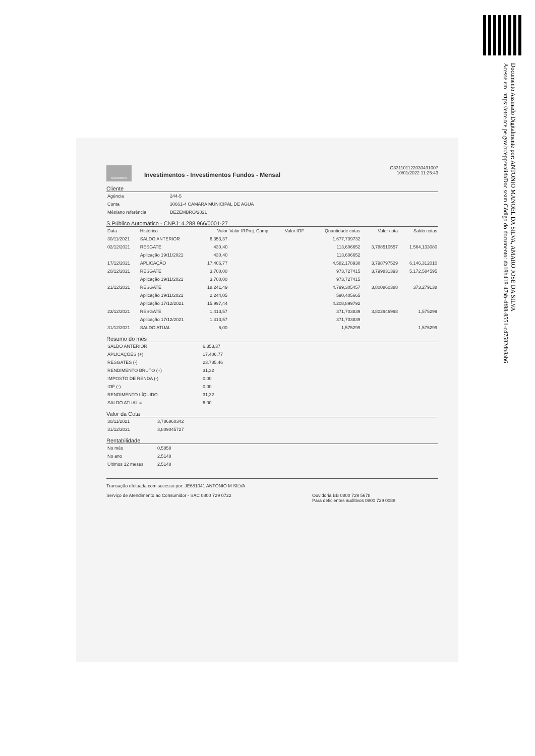Documento Assinado Digitalmente por: ANTONIO MANOEL DA SILVA, AMARO JOSE DA SILVA
Acesse em: https://etce.tce.pe.gov.br/epp/validaDoc.seam Código do documento: da18b418-47ab-4f88-8551-c47582db8ab6
GOVERNO
Investimentos - Investimentos Fundos - Mensal
G331101122030491007
10/01/2022 11:25:43
Cliente
| Agência | 244-5 |
| Conta | 30661-4 CAMARA MUNICIPAL DE AGUA |
| Mês/ano referência | DEZEMBRO/2021 |
S.Público Automático - CNPJ: 4.288.966/0001-27
| Data | Histórico | Valor | Valor IRPrej. Comp. | Valor IOF | Quantidade cotas | Valor cota | Saldo cotas |
| --- | --- | --- | --- | --- | --- | --- | --- |
| 30/11/2021 | SALDO ANTERIOR | 6.353,37 | | | 1.677,739732 | | |
| 02/12/2021 | RESGATE | 430,40 | | | 113,606652 | 3,788510557 | 1.564,133080 |
| | Aplicação 19/11/2021 | 430,40 | | | 113,606652 | | |
| 17/12/2021 | APLICAÇÃO | 17.406,77 | | | 4.582,178930 | 3,798797529 | 6.146,312010 |
| 20/12/2021 | RESGATE | 3.700,00 | | | 973,727415 | 3,799831393 | 5.172,584595 |
| | Aplicação 19/11/2021 | 3.700,00 | | | 973,727415 | | |
| 21/12/2021 | RESGATE | 18.241,49 | | | 4.799,305457 | 3,800860388 | 373,279138 |
| | Aplicação 19/11/2021 | 2.244,05 | | | 590,405665 | | |
| | Aplicação 17/12/2021 | 15.997,44 | | | 4.208,899792 | | |
| 23/12/2021 | RESGATE | 1.413,57 | | | 371,703839 | 3,802946998 | 1,575299 |
| | Aplicação 17/12/2021 | 1.413,57 | | | 371,703839 | | |
| 31/12/2021 | SALDO ATUAL | 6,00 | | | 1,575299 | | 1,575299 |
Resumo do mês
| SALDO ANTERIOR | 6.353,37 |
| APLICAÇÕES (+) | 17.406,77 |
| RESGATES (-) | 23.785,46 |
| RENDIMENTO BRUTO (+) | 31,32 |
| IMPOSTO DE RENDA (-) | 0,00 |
| IOF (-) | 0,00 |
| RENDIMENTO LÍQUIDO | 31,32 |
| SALDO ATUAL = | 6,00 |
Valor da Cota
| 30/11/2021 | 3,786860342 |
| 31/12/2021 | 3,809045727 |
Rentabilidade
| No mês | 0,5858 |
| No ano | 2,5148 |
| Últimos 12 meses | 2,5148 |
Transação efetuada com sucesso por: JE681041 ANTONIO M SILVA.
Serviço de Atendimento ao Consumidor - SAC 0800 729 0722
Ouvidoria BB 0800 729 5678
Para deficientes auditivos 0800 729 0088